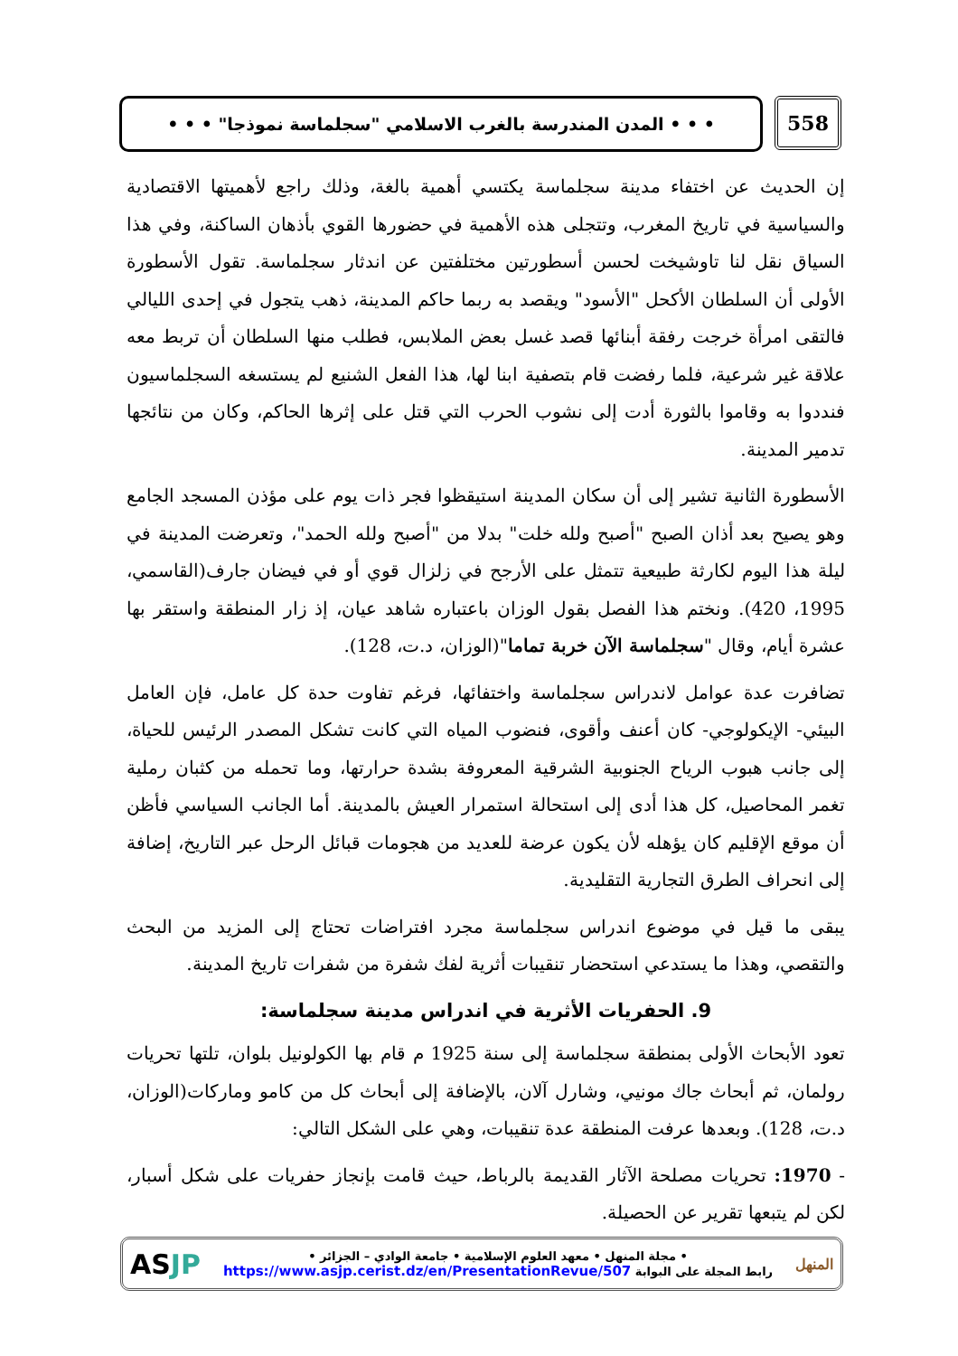558
• • • المدن المندرسة بالغرب الاسلامي "سجلماسة نموذجا" • • •
إن الحديث عن اختفاء مدينة سجلماسة يكتسي أهمية بالغة، وذلك راجع لأهميتها الاقتصادية والسياسية في تاريخ المغرب، وتتجلى هذه الأهمية في حضورها القوي بأذهان الساكنة، وفي هذا السياق نقل لنا تاوشيخت لحسن أسطورتين مختلفتين عن اندثار سجلماسة. تقول الأسطورة الأولى أن السلطان الأكحل "الأسود" ويقصد به ربما حاكم المدينة، ذهب يتجول في إحدى الليالي فالتقى امرأة خرجت رفقة أبنائها قصد غسل بعض الملابس، فطلب منها السلطان أن تربط معه علاقة غير شرعية، فلما رفضت قام بتصفية ابنا لها، هذا الفعل الشنيع لم يستسغه السجلماسيون فنددوا به وقاموا بالثورة أدت إلى نشوب الحرب التي قتل على إثرها الحاكم، وكان من نتائجها تدمير المدينة.
الأسطورة الثانية تشير إلى أن سكان المدينة استيقظوا فجر ذات يوم على مؤذن المسجد الجامع وهو يصيح بعد أذان الصبح "أصبح ولله خلت" بدلا من "أصبح ولله الحمد"، وتعرضت المدينة في ليلة هذا اليوم لكارثة طبيعية تتمثل على الأرجح في زلزال قوي أو في فيضان جارف(القاسمي، 1995، 420). ونختم هذا الفصل بقول الوزان باعتباره شاهد عيان، إذ زار المنطقة واستقر بها عشرة أيام، وقال "سجلماسة الآن خربة تماما"(الوزان، د.ت، 128).
تضافرت عدة عوامل لاندراس سجلماسة واختفائها، فرغم تفاوت حدة كل عامل، فإن العامل البيئي- الإيكولوجي- كان أعنف وأقوى، فنضوب المياه التي كانت تشكل المصدر الرئيس للحياة، إلى جانب هبوب الرياح الجنوبية الشرقية المعروفة بشدة حرارتها، وما تحمله من كثبان رملية تغمر المحاصيل، كل هذا أدى إلى استحالة استمرار العيش بالمدينة. أما الجانب السياسي فأظن أن موقع الإقليم كان يؤهله لأن يكون عرضة للعديد من هجومات قبائل الرحل عبر التاريخ، إضافة إلى انحراف الطرق التجارية التقليدية.
يبقى ما قيل في موضوع اندراس سجلماسة مجرد افتراضات تحتاج إلى المزيد من البحث والتقصي، وهذا ما يستدعي استحضار تنقيبات أثرية لفك شفرة من شفرات تاريخ المدينة.
9. الحفريات الأثرية في اندراس مدينة سجلماسة:
تعود الأبحاث الأولى بمنطقة سجلماسة إلى سنة 1925 م قام بها الكولونيل بلوان، تلتها تحريات رولمان، ثم أبحاث جاك مونيي، وشارل آلان، بالإضافة إلى أبحاث كل من كامو وماركات(الوزان، د.ت، 128). وبعدها عرفت المنطقة عدة تنقيبات، وهي على الشكل التالي:
- 1970: تحريات مصلحة الآثار القديمة بالرباط، حيث قامت بإنجاز حفريات على شكل أسبار، لكن لم يتبعها تقرير عن الحصيلة.
المنهل
• مجلة المنهل • معهد العلوم الإسلامية • جامعة الوادي – الجزائر •
رابط المجلة على البوابة https://www.asjp.cerist.dz/en/PresentationRevue/507
ASJP